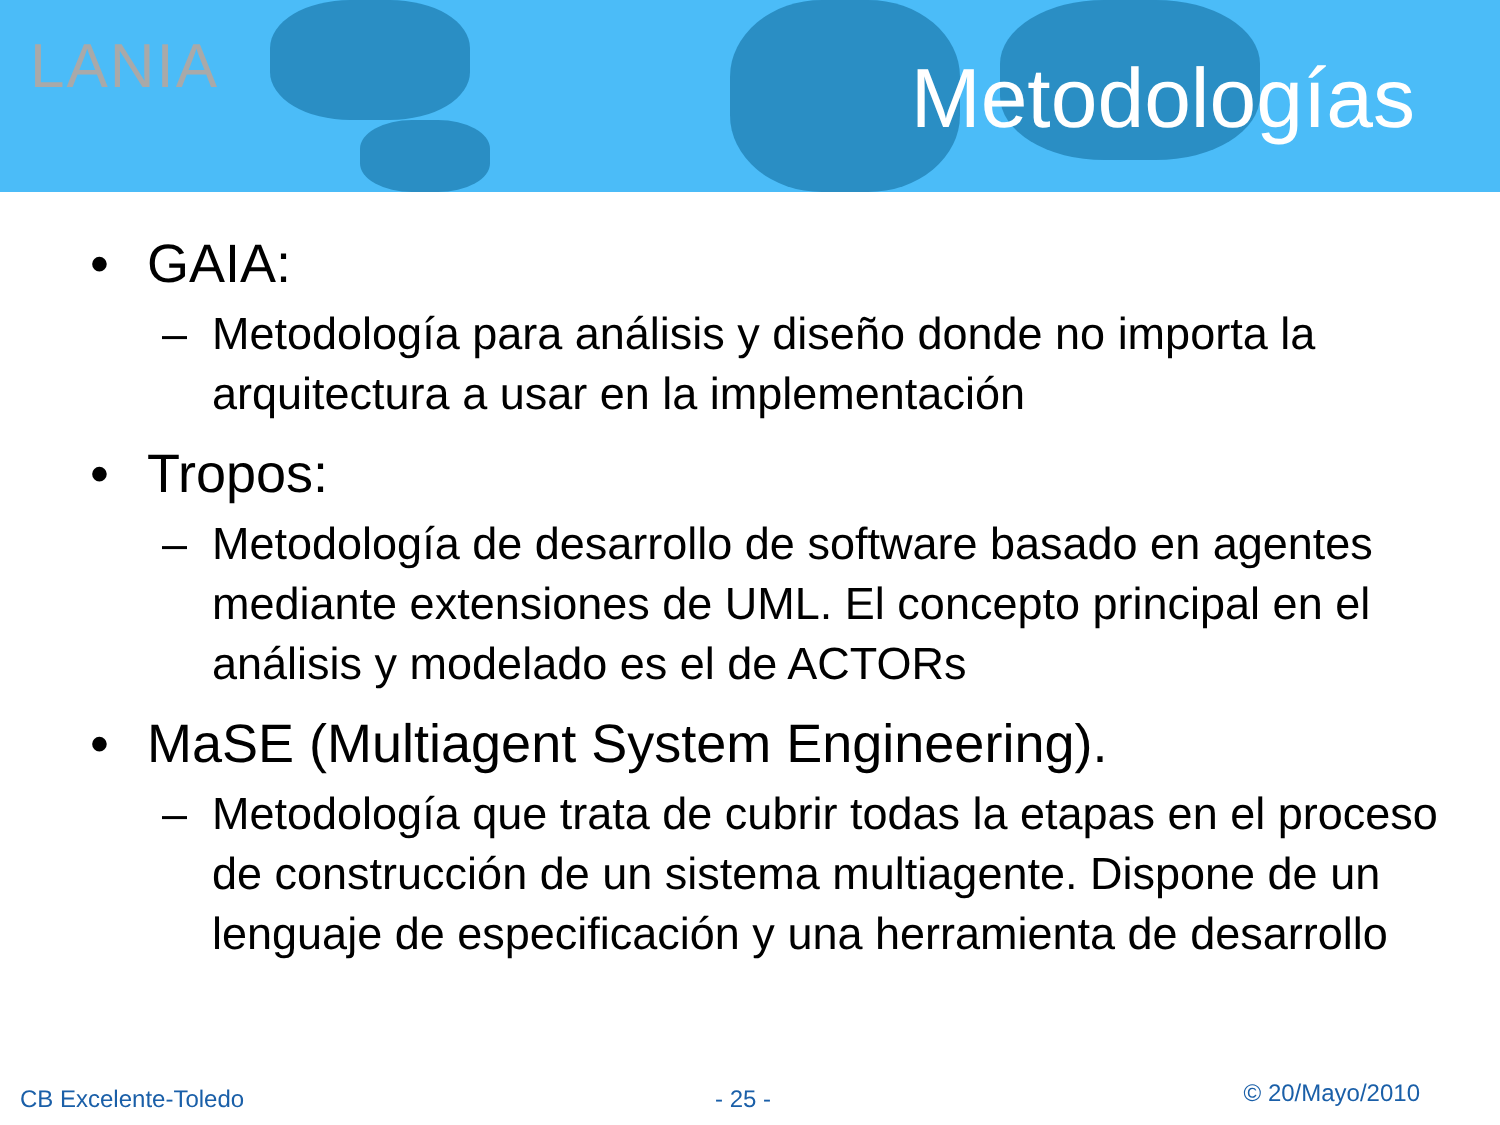LANIA Metodologías
• GAIA:
– Metodología para análisis y diseño donde no importa la arquitectura a usar en la implementación
• Tropos:
– Metodología de desarrollo de software basado en agentes mediante extensiones de UML. El concepto principal en el análisis y modelado es el de ACTORs
• MaSE (Multiagent System Engineering).
– Metodología que trata de cubrir todas la etapas en el proceso de construcción de un sistema multiagente. Dispone de un lenguaje de especificación y una herramienta de desarrollo
CB Excelente-Toledo - 25 - © 20/Mayo/2010